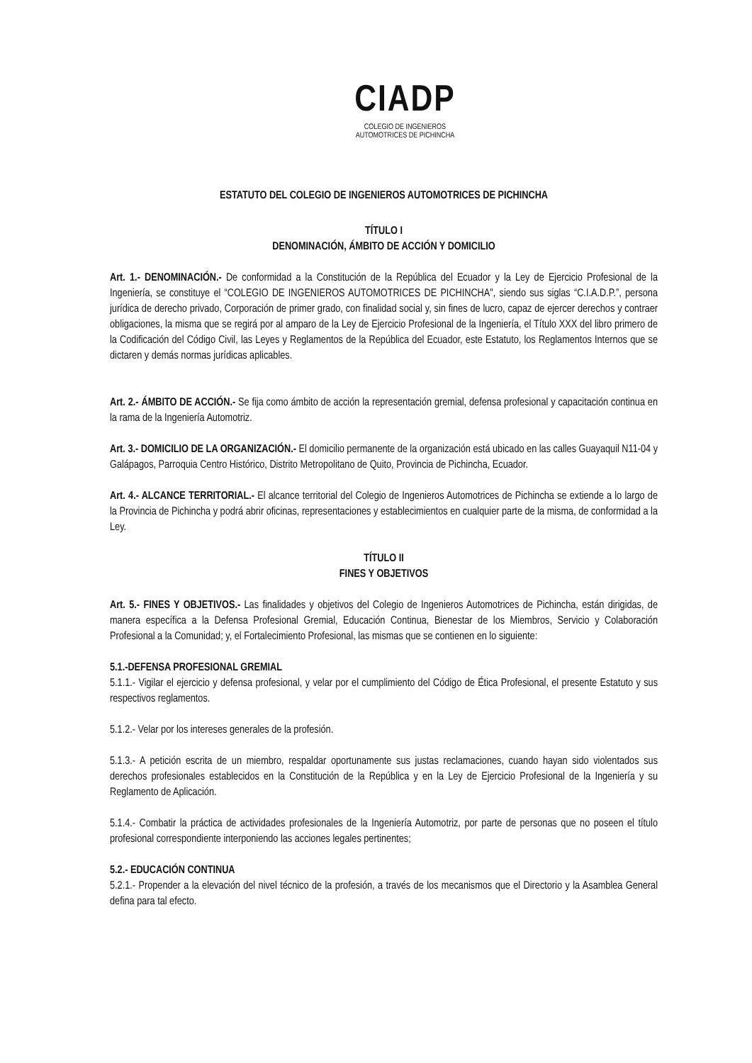CIADP
COLEGIO DE INGENIEROS
AUTOMOTRICES DE PICHINCHA
ESTATUTO DEL COLEGIO DE INGENIEROS AUTOMOTRICES DE PICHINCHA
TÍTULO I
DENOMINACIÓN, ÁMBITO DE ACCIÓN Y DOMICILIO
Art. 1.- DENOMINACIÓN.- De conformidad a la Constitución de la República del Ecuador y la Ley de Ejercicio Profesional de la Ingeniería, se constituye el “COLEGIO DE INGENIEROS AUTOMOTRICES DE PICHINCHA", siendo sus siglas “C.I.A.D.P.”, persona jurídica de derecho privado, Corporación de primer grado, con finalidad social y, sin fines de lucro, capaz de ejercer derechos y contraer obligaciones, la misma que se regirá por al amparo de la Ley de Ejercicio Profesional de la Ingeniería, el Título XXX del libro primero de la Codificación del Código Civil, las Leyes y Reglamentos de la República del Ecuador, este Estatuto, los Reglamentos Internos que se dictaren y demás normas jurídicas aplicables.
Art. 2.- ÁMBITO DE ACCIÓN.- Se fija como ámbito de acción la representación gremial, defensa profesional y capacitación continua en la rama de la Ingeniería Automotriz.
Art. 3.- DOMICILIO DE LA ORGANIZACIÓN.- El domicilio permanente de la organización está ubicado en las calles Guayaquil N11-04 y Galápagos, Parroquia Centro Histórico, Distrito Metropolitano de Quito, Provincia de Pichincha, Ecuador.
Art. 4.- ALCANCE TERRITORIAL.- El alcance territorial del Colegio de Ingenieros Automotrices de Pichincha se extiende a lo largo de la Provincia de Pichincha y podrá abrir oficinas, representaciones y establecimientos en cualquier parte de la misma, de conformidad a la Ley.
TÍTULO II
FINES Y OBJETIVOS
Art. 5.- FINES Y OBJETIVOS.- Las finalidades y objetivos del Colegio de Ingenieros Automotrices de Pichincha, están dirigidas, de manera específica a la Defensa Profesional Gremial, Educación Continua, Bienestar de los Miembros, Servicio y Colaboración Profesional a la Comunidad; y, el Fortalecimiento Profesional, las mismas que se contienen en lo siguiente:
5.1.-DEFENSA PROFESIONAL GREMIAL
5.1.1.- Vigilar el ejercicio y defensa profesional, y velar por el cumplimiento del Código de Ética Profesional, el presente Estatuto y sus respectivos reglamentos.
5.1.2.- Velar por los intereses generales de la profesión.
5.1.3.- A petición escrita de un miembro, respaldar oportunamente sus justas reclamaciones, cuando hayan sido violentados sus derechos profesionales establecidos en la Constitución de la República y en la Ley de Ejercicio Profesional de la Ingeniería y su Reglamento de Aplicación.
5.1.4.- Combatir la práctica de actividades profesionales de la Ingeniería Automotriz, por parte de personas que no poseen el título profesional correspondiente interponiendo las acciones legales pertinentes;
5.2.- EDUCACIÓN CONTINUA
5.2.1.- Propender a la elevación del nivel técnico de la profesión, a través de los mecanismos que el Directorio y la Asamblea General defina para tal efecto.